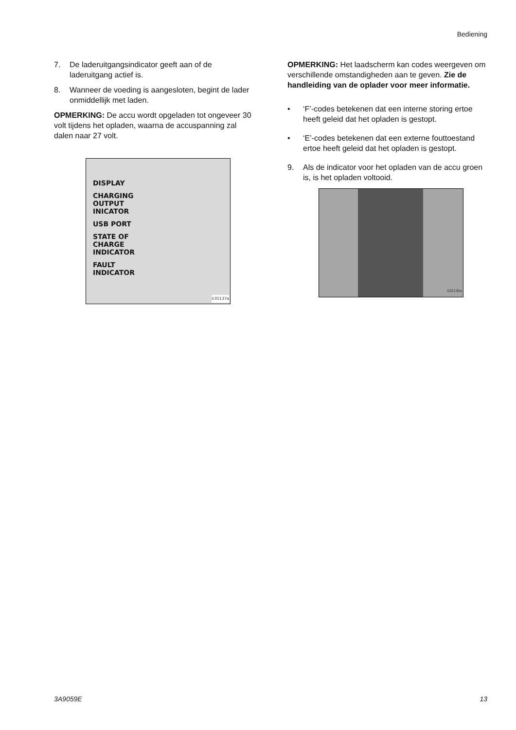Bediening
7. De laderuitgangsindicator geeft aan of de laderuitgang actief is.
8. Wanneer de voeding is aangesloten, begint de lader onmiddellijk met laden.
OPMERKING: De accu wordt opgeladen tot ongeveer 30 volt tijdens het opladen, waarna de accuspanning zal dalen naar 27 volt.
DISPLAY
CHARGING
OUTPUT
INICATOR
USB PORT
STATE OF
CHARGE
INDICATOR
FAULT
INDICATOR
ti35137a
OPMERKING: Het laadscherm kan codes weergeven om verschillende omstandigheden aan te geven. Zie de handleiding van de oplader voor meer informatie.
• ‘F’-codes betekenen dat een interne storing ertoe heeft geleid dat het opladen is gestopt.
• ‘E’-codes betekenen dat een externe fouttoestand ertoe heeft geleid dat het opladen is gestopt.
9. Als de indicator voor het opladen van de accu groen is, is het opladen voltooid.
ti35136a
3A9059E 13